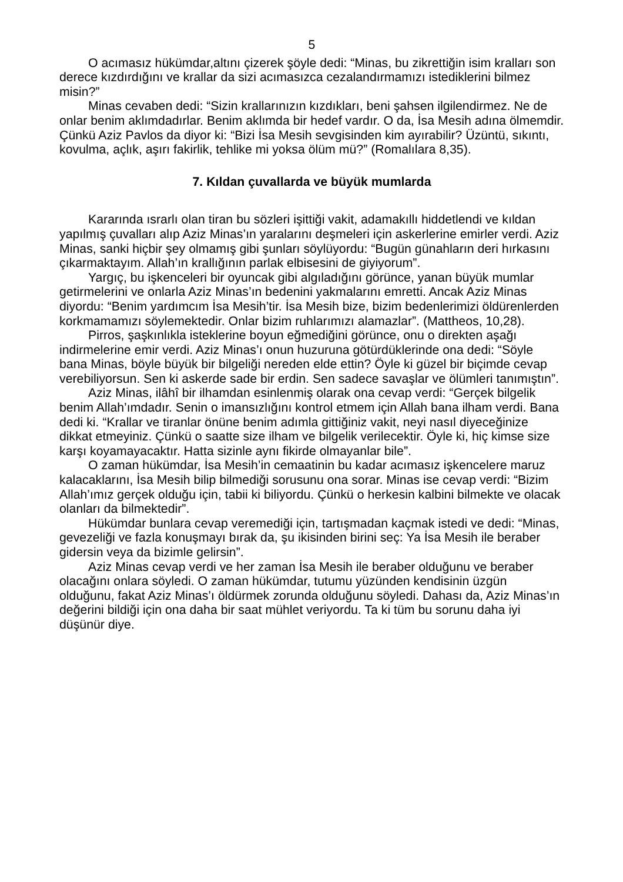5
O acımasız hükümdar,altını çizerek şöyle dedi: “Minas, bu zikrettiğin isim kralları son derece kızdırdığını ve krallar da sizi acımasızca cezalandırmamızı istediklerini bilmez misin?”
Minas cevaben dedi: “Sizin krallarınızın kızdıkları, beni şahsen ilgilendirmez. Ne de onlar benim aklımdadırlar. Benim aklımda bir hedef vardır. O da, İsa Mesih adına ölmemdir. Çünkü Aziz Pavlos da diyor ki: “Bizi İsa Mesih sevgisinden kim ayırabilir? Üzüntü, sıkıntı, kovulma, açlık, aşırı fakirlik, tehlike mi yoksa ölüm mü?” (Romalılara 8,35).
7. Kıldan çuvallarda ve büyük mumlarda
Kararında ısrarlı olan tiran bu sözleri işittiği vakit, adamakıllı hiddetlendi ve kıldan yapılmış çuvalları alıp Aziz Minas’ın yaralarını deşmeleri için askerlerine emirler verdi. Aziz Minas, sanki hiçbir şey olmamış gibi şunları söylüyordu: “Bugün günahların deri hırkasını çıkarmaktayım. Allah’ın krallığının parlak elbisesini de giyiyorum”.
Yargıç, bu işkenceleri bir oyuncak gibi algıladığını görünce, yanan büyük mumlar getirmelerini ve onlarla Aziz Minas’ın bedenini yakmalarını emretti. Ancak Aziz Minas diyordu: “Benim yardımcım İsa Mesih’tir. İsa Mesih bize, bizim bedenlerimizi öldürenlerden korkmamamızı söylemektedir. Onlar bizim ruhlarımızı alamazlar”. (Mattheos, 10,28).
Pirros, şaşkınlıkla isteklerine boyun eğmediğini görünce, onu o direkten aşağı indirmelerine emir verdi. Aziz Minas’ı onun huzuruna götürdüklerinde ona dedi: “Söyle bana Minas, böyle büyük bir bilgeliği nereden elde ettin? Öyle ki güzel bir biçimde cevap verebiliyorsun. Sen ki askerde sade bir erdin. Sen sadece savaşlar ve ölümleri tanımıştın”.
Aziz Minas, ilâhî bir ilhamdan esinlenmiş olarak ona cevap verdi: “Gerçek bilgelik benim Allah’ımdadır. Senin o imansızlığını kontrol etmem için Allah bana ilham verdi. Bana dedi ki. “Krallar ve tiranlar önüne benim adımla gittiğiniz vakit, neyi nasıl diyeceğinize dikkat etmeyiniz. Çünkü o saatte size ilham ve bilgelik verilecektir. Öyle ki, hiç kimse size karşı koyamayacaktır. Hatta sizinle aynı fikirde olmayanlar bile”.
O zaman hükümdar, İsa Mesih’in cemaatinin bu kadar acımasız işkencelere maruz kalacaklarını, İsa Mesih bilip bilmediği sorusunu ona sorar. Minas ise cevap verdi: “Bizim Allah’ımız gerçek olduğu için, tabii ki biliyordu. Çünkü o herkesin kalbini bilmekte ve olacak olanları da bilmektedir”.
Hükümdar bunlara cevap veremediği için, tartışmadan kaçmak istedi ve dedi: “Minas, gevezeliği ve fazla konuşmayı bırak da, şu ikisinden birini seç: Ya İsa Mesih ile beraber gidersin veya da bizimle gelirsin”.
Aziz Minas cevap verdi ve her zaman İsa Mesih ile beraber olduğunu ve beraber olacağını onlara söyledi. O zaman hükümdar, tutumu yüzünden kendisinin üzgün olduğunu, fakat Aziz Minas’ı öldürmek zorunda olduğunu söyledi. Dahası da, Aziz Minas’ın değerini bildiği için ona daha bir saat mühlet veriyordu. Ta ki tüm bu sorunu daha iyi düşünür diye.